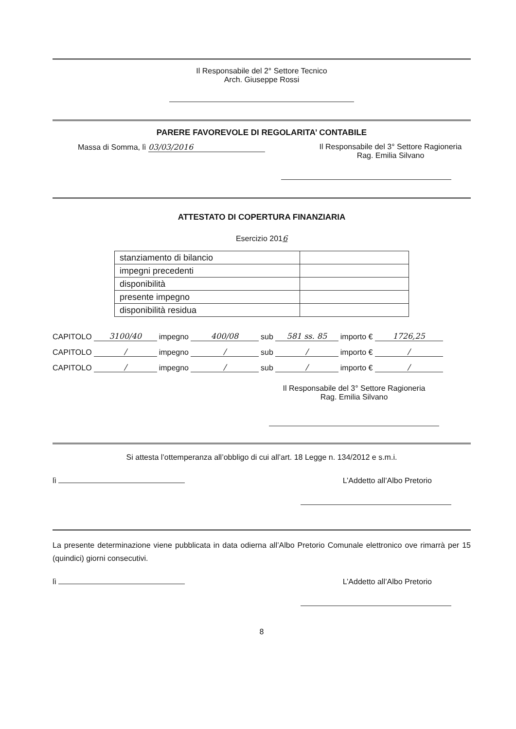Il Responsabile del 2° Settore Tecnico
Arch. Giuseppe Rossi
PARERE FAVOREVOLE DI REGOLARITA’ CONTABILE
Massa di Somma, lì 03/03/2016 Il Responsabile del 3° Settore Ragioneria
Rag. Emilia Silvano
ATTESTATO DI COPERTURA FINANZIARIA
Esercizio 2016
| stanziamento di bilancio | |
| impegni precedenti | |
| disponibilità | |
| presente impegno | |
| disponibilità residua | |
CAPITOLO 3100/40 impegno 400/08 sub 581 ss. 85 importo € 1726,25
CAPITOLO / impegno / sub / importo € /
CAPITOLO / impegno / sub / importo € /
Il Responsabile del 3° Settore Ragioneria
Rag. Emilia Silvano
Si attesta l’ottemperanza all’obbligo di cui all’art. 18 Legge n. 134/2012 e s.m.i.
lì L’Addetto all’Albo Pretorio
La presente determinazione viene pubblicata in data odierna all’Albo Pretorio Comunale elettronico ove rimarrà per 15 (quindici) giorni consecutivi.
lì L’Addetto all’Albo Pretorio
8